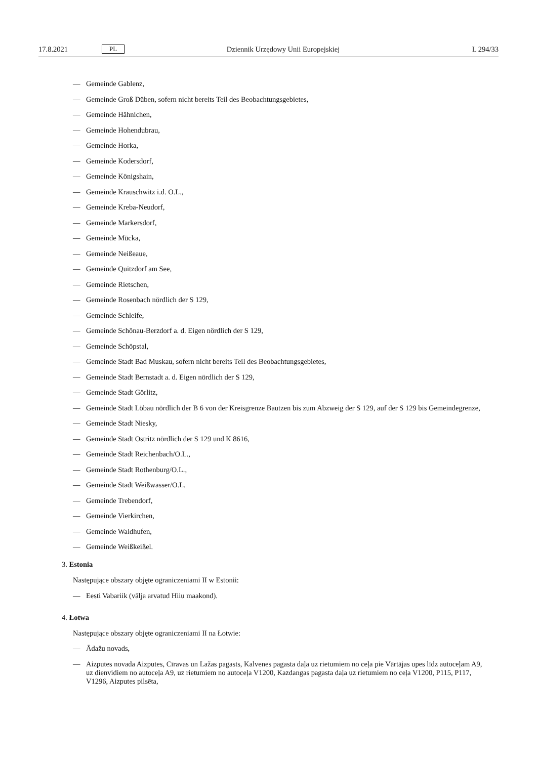17.8.2021 PL Dziennik Urzędowy Unii Europejskiej L 294/33
— Gemeinde Gablenz,
— Gemeinde Groß Düben, sofern nicht bereits Teil des Beobachtungsgebietes,
— Gemeinde Hähnichen,
— Gemeinde Hohendubrau,
— Gemeinde Horka,
— Gemeinde Kodersdorf,
— Gemeinde Königshain,
— Gemeinde Krauschwitz i.d. O.L.,
— Gemeinde Kreba-Neudorf,
— Gemeinde Markersdorf,
— Gemeinde Mücka,
— Gemeinde Neißeaue,
— Gemeinde Quitzdorf am See,
— Gemeinde Rietschen,
— Gemeinde Rosenbach nördlich der S 129,
— Gemeinde Schleife,
— Gemeinde Schönau-Berzdorf a. d. Eigen nördlich der S 129,
— Gemeinde Schöpstal,
— Gemeinde Stadt Bad Muskau, sofern nicht bereits Teil des Beobachtungsgebietes,
— Gemeinde Stadt Bernstadt a. d. Eigen nördlich der S 129,
— Gemeinde Stadt Görlitz,
— Gemeinde Stadt Löbau nördlich der B 6 von der Kreisgrenze Bautzen bis zum Abzweig der S 129, auf der S 129 bis Gemeindegrenze,
— Gemeinde Stadt Niesky,
— Gemeinde Stadt Ostritz nördlich der S 129 und K 8616,
— Gemeinde Stadt Reichenbach/O.L.,
— Gemeinde Stadt Rothenburg/O.L.,
— Gemeinde Stadt Weißwasser/O.L.
— Gemeinde Trebendorf,
— Gemeinde Vierkirchen,
— Gemeinde Waldhufen,
— Gemeinde Weißkeißel.
3. Estonia
Następujące obszary objęte ograniczeniami II w Estonii:
— Eesti Vabariik (välja arvatud Hiiu maakond).
4. Łotwa
Następujące obszary objęte ograniczeniami II na Łotwie:
— Ādažu novads,
— Aizputes novada Aizputes, Cīravas un Lažas pagasts, Kalvenes pagasta daļa uz rietumiem no ceļa pie Vārtājas upes līdz autoceļam A9, uz dienvidiem no autoceļa A9, uz rietumiem no autoceļa V1200, Kazdangas pagasta daļa uz rietumiem no ceļa V1200, P115, P117, V1296, Aizputes pilsēta,